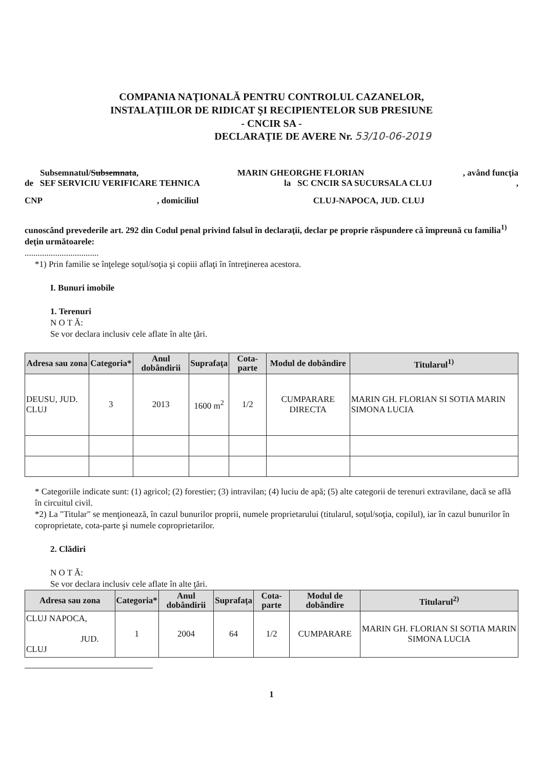COMPANIA NAŢIONALĂ PENTRU CONTROLUL CAZANELOR,
INSTALAŢIILOR DE RIDICAT ŞI RECIPIENTELOR SUB PRESIUNE
- CNCIR SA -
DECLARAŢIE DE AVERE Nr. 53/10-06-2019
Subsemnatul/Subsemnata, MARIN GHEORGHE FLORIAN, având funcţia
de SEF SERVICIU VERIFICARE TEHNICA la SC CNCIR SA SUCURSALA CLUJ,
CNP, domiciliul CLUJ-NAPOCA, JUD. CLUJ
cunoscând prevederile art. 292 din Codul penal privind falsul în declaraţii, declar pe proprie răspundere că împreună cu familia<sup>1)</sup> deţin următoarele:
..................................
*1) Prin familie se înţelege soţul/soţia şi copiii aflaţi în întreţinerea acestora.
I. Bunuri imobile
1. Terenuri
N O T Ă:
Se vor declara inclusiv cele aflate în alte ţări.
| Adresa sau zona | Categoria* | Anul dobândirii | Suprafaţa | Cota-parte | Modul de dobândire | Titularul<sup>1)</sup> |
| --- | --- | --- | --- | --- | --- | --- |
| DEUSU, JUD. CLUJ | 3 | 2013 | 1600 m<sup>2</sup> | 1/2 | CUMPARARE DIRECTA | MARIN GH. FLORIAN SI SOTIA MARIN SIMONA LUCIA |
* Categoriile indicate sunt: (1) agricol; (2) forestier; (3) intravilan; (4) luciu de apă; (5) alte categorii de terenuri extravilane, dacă se află în circuitul civil.
*2) La "Titular" se menţionează, în cazul bunurilor proprii, numele proprietarului (titularul, soţul/soţia, copilul), iar în cazul bunurilor în coproprietate, cota-parte şi numele coproprietarilor.
2. Clădiri
N O T Ă:
Se vor declara inclusiv cele aflate în alte ţări.
| Adresa sau zona | Categoria* | Anul dobândirii | Suprafaţa | Cota-parte | Modul de dobândire | Titularul<sup>2)</sup> |
| --- | --- | --- | --- | --- | --- | --- |
| CLUJ NAPOCA, JUD. CLUJ | 1 | 2004 | 64 | 1/2 | CUMPARARE | MARIN GH. FLORIAN SI SOTIA MARIN SIMONA LUCIA |
1